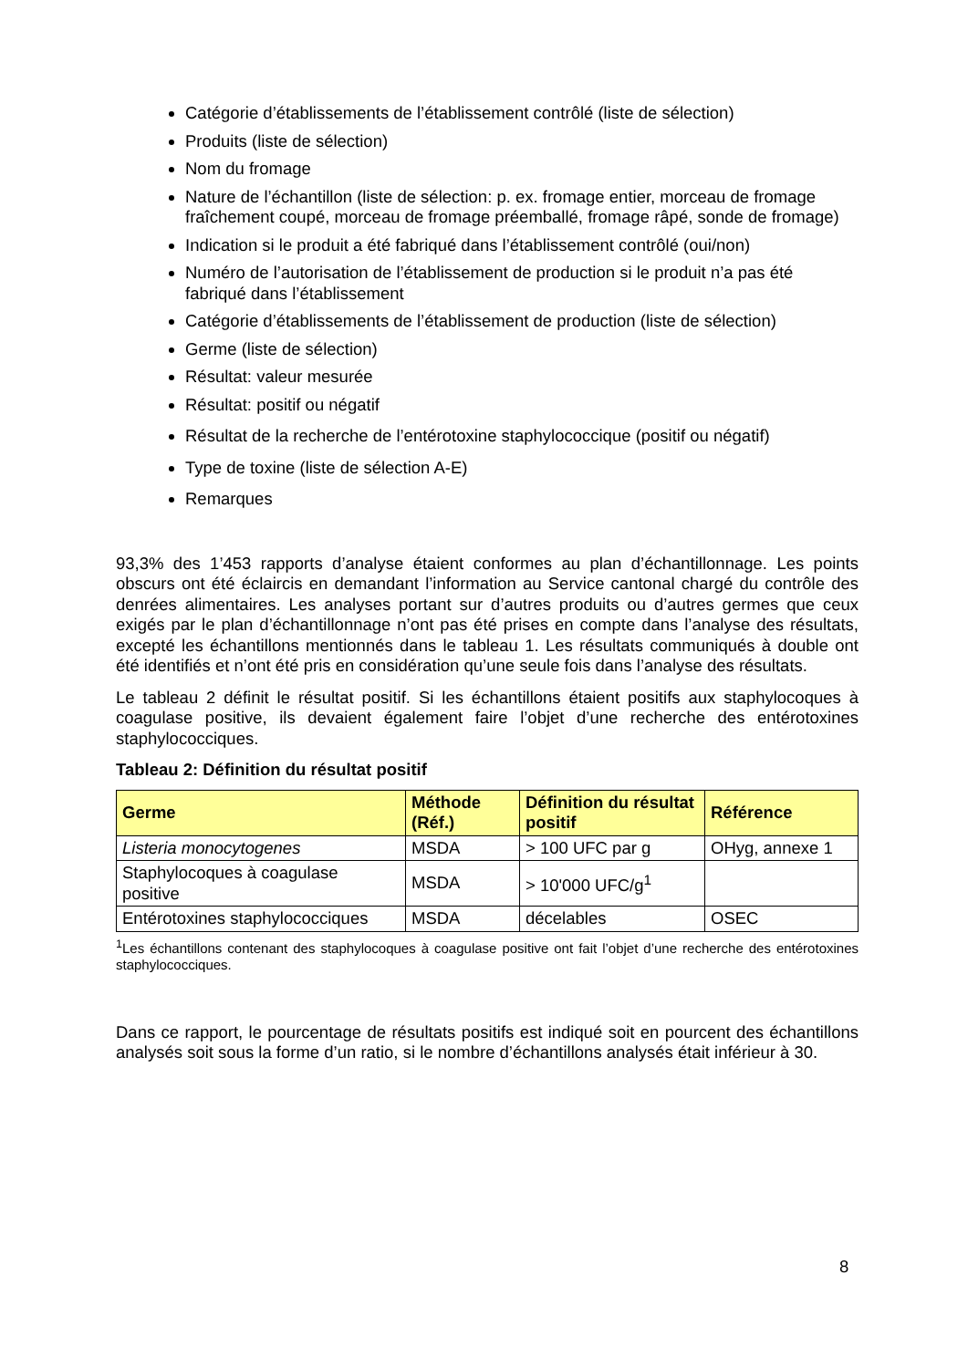Catégorie d’établissements de l’établissement contrôlé (liste de sélection)
Produits (liste de sélection)
Nom du fromage
Nature de l’échantillon (liste de sélection: p. ex. fromage entier, morceau de fromage fraîchement coupé, morceau de fromage préemballé, fromage râpé, sonde de fromage)
Indication si le produit a été fabriqué dans l’établissement contrôlé (oui/non)
Numéro de l’autorisation de l’établissement de production si le produit n’a pas été fabriqué dans l’établissement
Catégorie d’établissements de l’établissement de production (liste de sélection)
Germe (liste de sélection)
Résultat: valeur mesurée
Résultat: positif ou négatif
Résultat de la recherche de l’entérotoxine staphylococcique (positif ou négatif)
Type de toxine (liste de sélection A-E)
Remarques
93,3% des 1’453 rapports d’analyse étaient conformes au plan d’échantillonnage. Les points obscurs ont été éclaircis en demandant l’information au Service cantonal chargé du contrôle des denrées alimentaires. Les analyses portant sur d’autres produits ou d’autres germes que ceux exigés par le plan d’échantillonnage n’ont pas été prises en compte dans l’analyse des résultats, excepté les échantillons mentionnés dans le tableau 1. Les résultats communiqués à double ont été identifiés et n’ont été pris en considération qu’une seule fois dans l’analyse des résultats.
Le tableau 2 définit le résultat positif. Si les échantillons étaient positifs aux staphylocoques à coagulase positive, ils devaient également faire l’objet d’une recherche des entérotoxines staphylococciques.
Tableau 2: Définition du résultat positif
| Germe | Méthode (Réf.) | Définition du résultat positif | Référence |
| --- | --- | --- | --- |
| Listeria monocytogenes | MSDA | > 100 UFC par g | OHyg, annexe 1 |
| Staphylocoques à coagulase positive | MSDA | > 10'000 UFC/g<sup>1</sup> | |
| Entérotoxines staphylococciques | MSDA | décelables | OSEC |
<sup>1</sup> Les échantillons contenant des staphylocoques à coagulase positive ont fait l’objet d’une recherche des entérotoxines staphylococciques.
Dans ce rapport, le pourcentage de résultats positifs est indiqué soit en pourcent des échantillons analysés soit sous la forme d’un ratio, si le nombre d’échantillons analysés était inférieur à 30.
8